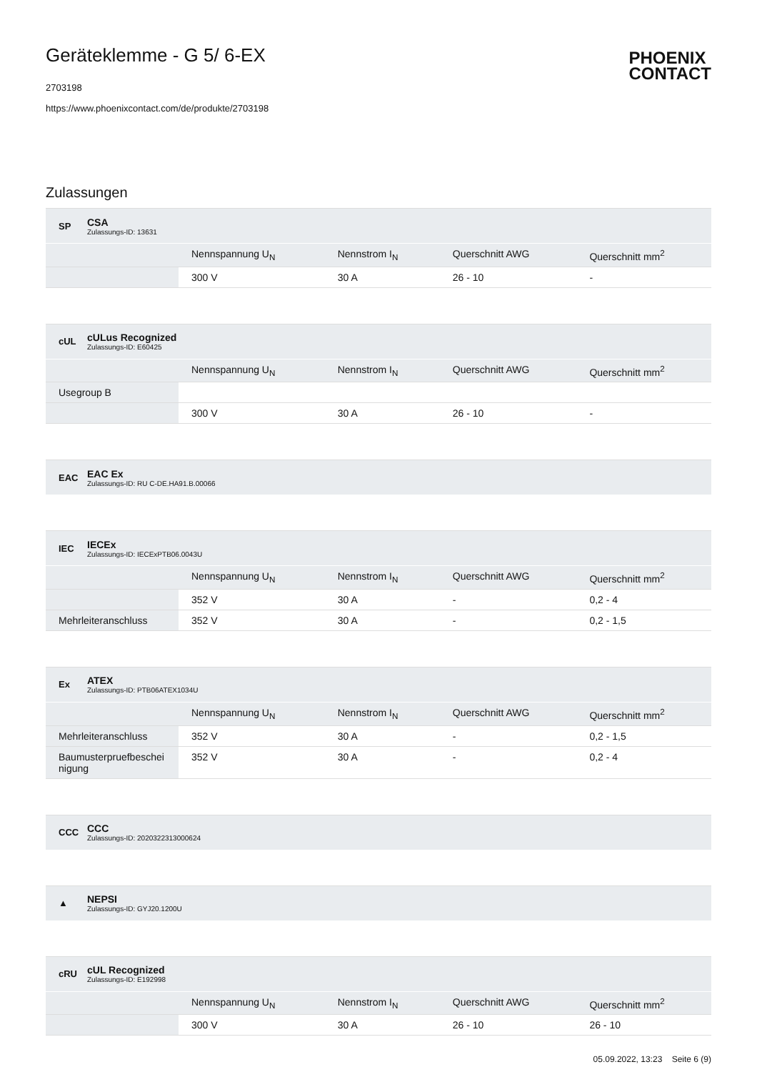Geräteklemme - G 5/ 6-EX
2703198
https://www.phoenixcontact.com/de/produkte/2703198
PHOENIX
CONTACT
Zulassungen
SP
CSA
Zulassungs-ID: 13631
| | Nennspannung U<sub>N</sub> | Nennstrom I<sub>N</sub> | Querschnitt AWG | Querschnitt mm<sup>2</sup> |
| --- | --- | --- | --- | --- |
| | 300 V | 30 A | 26 - 10 | - |
cUL
cULus Recognized
Zulassungs-ID: E60425
| | Nennspannung U<sub>N</sub> | Nennstrom I<sub>N</sub> | Querschnitt AWG | Querschnitt mm<sup>2</sup> |
| --- | --- | --- | --- | --- |
| Usegroup B | | | | |
| | 300 V | 30 A | 26 - 10 | - |
EAC
EAC Ex
Zulassungs-ID: RU C-DE.HA91.B.00066
IEC
IECEx
Zulassungs-ID: IECExPTB06.0043U
| | Nennspannung U<sub>N</sub> | Nennstrom I<sub>N</sub> | Querschnitt AWG | Querschnitt mm<sup>2</sup> |
| --- | --- | --- | --- | --- |
| | 352 V | 30 A | - | 0,2 - 4 |
| Mehrleiteranschluss | 352 V | 30 A | - | 0,2 - 1,5 |
Ex
ATEX
Zulassungs-ID: PTB06ATEX1034U
| | Nennspannung U<sub>N</sub> | Nennstrom I<sub>N</sub> | Querschnitt AWG | Querschnitt mm<sup>2</sup> |
| --- | --- | --- | --- | --- |
| Mehrleiteranschluss | 352 V | 30 A | - | 0,2 - 1,5 |
| Baumusterpruefbeschei nigung | 352 V | 30 A | - | 0,2 - 4 |
CCC
CCC
Zulassungs-ID: 2020322313000624
▲
NEPSI
Zulassungs-ID: GYJ20.1200U
cRU
cUL Recognized
Zulassungs-ID: E192998
| | Nennspannung U<sub>N</sub> | Nennstrom I<sub>N</sub> | Querschnitt AWG | Querschnitt mm<sup>2</sup> |
| --- | --- | --- | --- | --- |
| | 300 V | 30 A | 26 - 10 | 26 - 10 |
05.09.2022, 13:23 Seite 6 (9)